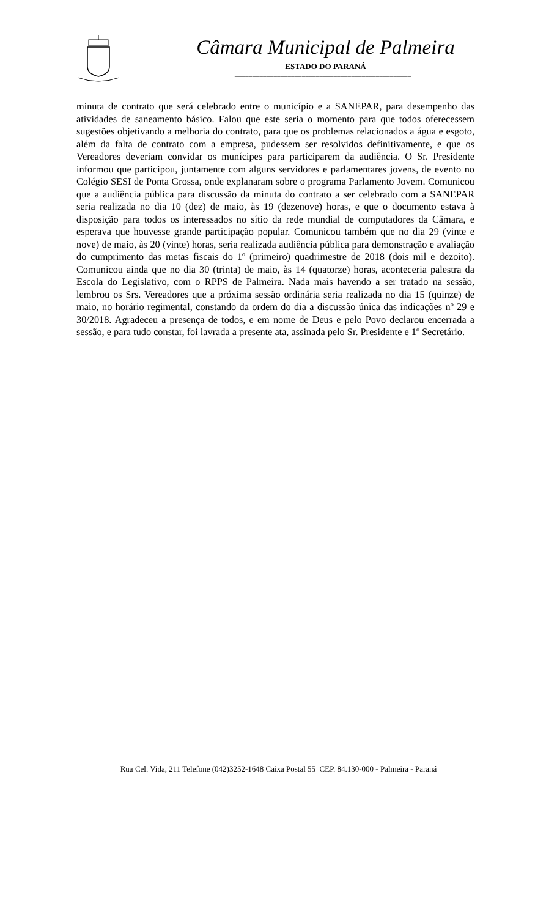Câmara Municipal de Palmeira
ESTADO DO PARANÁ
==================================================
minuta de contrato que será celebrado entre o município e a SANEPAR, para desempenho das atividades de saneamento básico. Falou que este seria o momento para que todos oferecessem sugestões objetivando a melhoria do contrato, para que os problemas relacionados a água e esgoto, além da falta de contrato com a empresa, pudessem ser resolvidos definitivamente, e que os Vereadores deveriam convidar os munícipes para participarem da audiência. O Sr. Presidente informou que participou, juntamente com alguns servidores e parlamentares jovens, de evento no Colégio SESI de Ponta Grossa, onde explanaram sobre o programa Parlamento Jovem. Comunicou que a audiência pública para discussão da minuta do contrato a ser celebrado com a SANEPAR seria realizada no dia 10 (dez) de maio, às 19 (dezenove) horas, e que o documento estava à disposição para todos os interessados no sítio da rede mundial de computadores da Câmara, e esperava que houvesse grande participação popular. Comunicou também que no dia 29 (vinte e nove) de maio, às 20 (vinte) horas, seria realizada audiência pública para demonstração e avaliação do cumprimento das metas fiscais do 1º (primeiro) quadrimestre de 2018 (dois mil e dezoito). Comunicou ainda que no dia 30 (trinta) de maio, às 14 (quatorze) horas, aconteceria palestra da Escola do Legislativo, com o RPPS de Palmeira. Nada mais havendo a ser tratado na sessão, lembrou os Srs. Vereadores que a próxima sessão ordinária seria realizada no dia 15 (quinze) de maio, no horário regimental, constando da ordem do dia a discussão única das indicações nº 29 e 30/2018. Agradeceu a presença de todos, e em nome de Deus e pelo Povo declarou encerrada a sessão, e para tudo constar, foi lavrada a presente ata, assinada pelo Sr. Presidente e 1º Secretário.
Rua Cel. Vida, 211 Telefone (042)3252-1648 Caixa Postal 55 CEP. 84.130-000 - Palmeira - Paraná